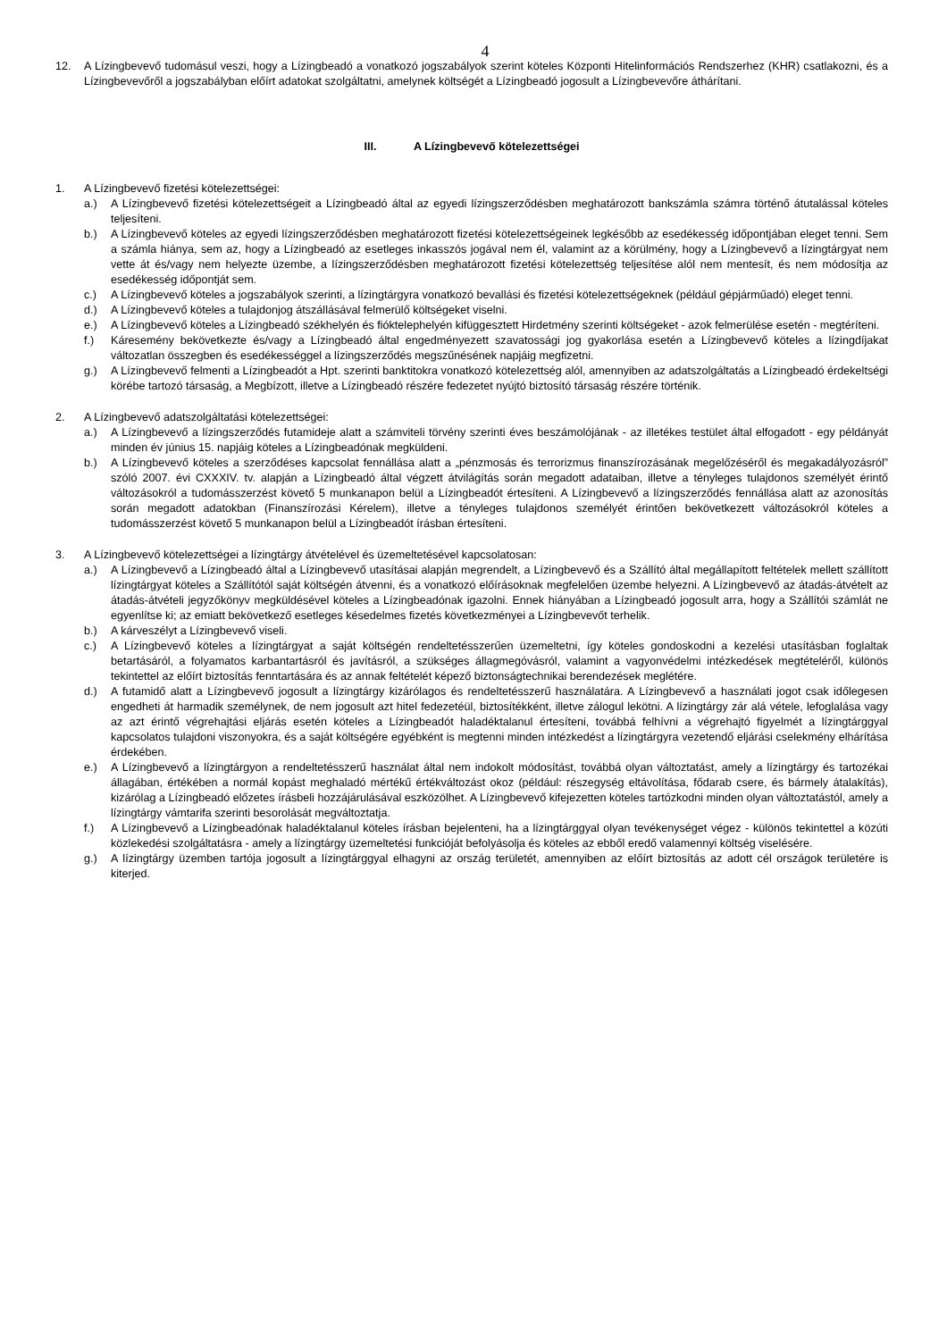4
12. A Lízingbevevő tudomásul veszi, hogy a Lízingbeadó a vonatkozó jogszabályok szerint köteles Központi Hitelinformációs Rendszerhez (KHR) csatlakozni, és a Lízingbevevőről a jogszabályban előírt adatokat szolgáltatni, amelynek költségét a Lízingbeadó jogosult a Lízingbevevőre áthárítani.
III. A Lízingbevevő kötelezettségei
1. A Lízingbevevő fizetési kötelezettségei:
a.) A Lízingbevevő fizetési kötelezettségeit a Lízingbeadó által az egyedi lízingszerződésben meghatározott bankszámla számra történő átutalással köteles teljesíteni.
b.) A Lízingbevevő köteles az egyedi lízingszerződésben meghatározott fizetési kötelezettségeinek legkésőbb az esedékesség időpontjában eleget tenni. Sem a számla hiánya, sem az, hogy a Lízingbeadó az esetleges inkasszós jogával nem él, valamint az a körülmény, hogy a Lízingbevevő a lízingtárgyat nem vette át és/vagy nem helyezte üzembe, a lízingszerződésben meghatározott fizetési kötelezettség teljesítése alól nem mentesít, és nem módosítja az esedékesség időpontját sem.
c.) A Lízingbevevő köteles a jogszabályok szerinti, a lízingtárgyra vonatkozó bevallási és fizetési kötelezettségeknek (például gépjárműadó) eleget tenni.
d.) A Lízingbevevő köteles a tulajdonjog átszállásával felmerülő költségeket viselni.
e.) A Lízingbevevő köteles a Lízingbeadó székhelyén és fióktelephelyén kifüggesztett Hirdetmény szerinti költségeket - azok felmerülése esetén - megtéríteni.
f.) Káresemény bekövetkezte és/vagy a Lízingbeadó által engedményezett szavatossági jog gyakorlása esetén a Lízingbevevő köteles a lízingdíjakat változatlan összegben és esedékességgel a lízingszerződés megszűnésének napjáig megfizetni.
g.) A Lízingbevevő felmenti a Lízingbeadót a Hpt. szerinti banktitokra vonatkozó kötelezettség alól, amennyiben az adatszolgáltatás a Lízingbeadó érdekeltségi körébe tartozó társaság, a Megbízott, illetve a Lízingbeadó részére fedezetet nyújtó biztosító társaság részére történik.
2. A Lízingbevevő adatszolgáltatási kötelezettségei:
a.) A Lízingbevevő a lízingszerződés futamideje alatt a számviteli törvény szerinti éves beszámolójának - az illetékes testület által elfogadott - egy példányát minden év június 15. napjáig köteles a Lízingbeadónak megküldeni.
b.) A Lízingbevevő köteles a szerződéses kapcsolat fennállása alatt a „pénzmosás és terrorizmus finanszírozásának megelőzéséről és megakadályozásról” szóló 2007. évi CXXXIV. tv. alapján a Lízingbeadó által végzett átvilágítás során megadott adataiban, illetve a tényleges tulajdonos személyét érintő változásokról a tudomásszerzést követő 5 munkanapon belül a Lízingbeadót értesíteni. A Lízingbevevő a lízingszerződés fennállása alatt az azonosítás során megadott adatokban (Finanszírozási Kérelem), illetve a tényleges tulajdonos személyét érintően bekövetkezett változásokról köteles a tudomásszerzést követő 5 munkanapon belül a Lízingbeadót írásban értesíteni.
3. A Lízingbevevő kötelezettségei a lízingtárgy átvételével és üzemeltetésével kapcsolatosan:
a.) A Lízingbevevő a Lízingbeadó által a Lízingbevevő utasításai alapján megrendelt, a Lízingbevevő és a Szállító által megállapított feltételek mellett szállított lízingtárgyat köteles a Szállítótól saját költségén átvenni, és a vonatkozó előírásoknak megfelelően üzembe helyezni. A Lízingbevevő az átadás-átvételt az átadás-átvételi jegyzőkönyv megküldésével köteles a Lízingbeadónak igazolni. Ennek hiányában a Lízingbeadó jogosult arra, hogy a Szállítói számlát ne egyenlítse ki; az emiatt bekövetkező esetleges késedelmes fizetés következményei a Lízingbevevőt terhelik.
b.) A kárveszélyt a Lízingbevevő viseli.
c.) A Lízingbevevő köteles a lízingtárgyat a saját költségén rendeltetésszerűen üzemeltetni, így köteles gondoskodni a kezelési utasításban foglaltak betartásáról, a folyamatos karbantartásról és javításról, a szükséges állagmegóvásról, valamint a vagyonvédelmi intézkedések megtételéről, különös tekintettel az előírt biztosítás fenntartására és az annak feltételét képező biztonságtechnikai berendezések meglétére.
d.) A futamidő alatt a Lízingbevevő jogosult a lízingtárgy kizárólagos és rendeltetésszerű használatára. A Lízingbevevő a használati jogot csak időlegesen engedheti át harmadik személynek, de nem jogosult azt hitel fedezetéül, biztosítékként, illetve zálogul lekötni. A lízingtárgy zár alá vétele, lefoglalása vagy az azt érintő végrehajtási eljárás esetén köteles a Lízingbeadót haladéktalanul értesíteni, továbbá felhívni a végrehajtó figyelmét a lízingtárggyal kapcsolatos tulajdoni viszonyokra, és a saját költségére egyébként is megtenni minden intézkedést a lízingtárgyra vezetendő eljárási cselekmény elhárítása érdekében.
e.) A Lízingbevevő a lízingtárgyon a rendeltetésszerű használat által nem indokolt módosítást, továbbá olyan változtatást, amely a lízingtárgy és tartozékai állagában, értékében a normál kopást meghaladó mértékű értékváltozást okoz (például: részegység eltávolítása, fődarab csere, és bármely átalakítás), kizárólag a Lízingbeadó előzetes írásbeli hozzájárulásával eszközölhet. A Lízingbevevő kifejezetten köteles tartózkodni minden olyan változtatástól, amely a lízingtárgy vámtarifa szerinti besorolását megváltoztatja.
f.) A Lízingbevevő a Lízingbeadónak haladéktalanul köteles írásban bejelenteni, ha a lízingtárggyal olyan tevékenységet végez - különös tekintettel a közúti közlekedési szolgáltatásra - amely a lízingtárgy üzemeltetési funkcióját befolyásolja és köteles az ebből eredő valamennyi költség viselésére.
g.) A lízingtárgy üzemben tartója jogosult a lízingtárggyal elhagyni az ország területét, amennyiben az előírt biztosítás az adott cél országok területére is kiterjed.